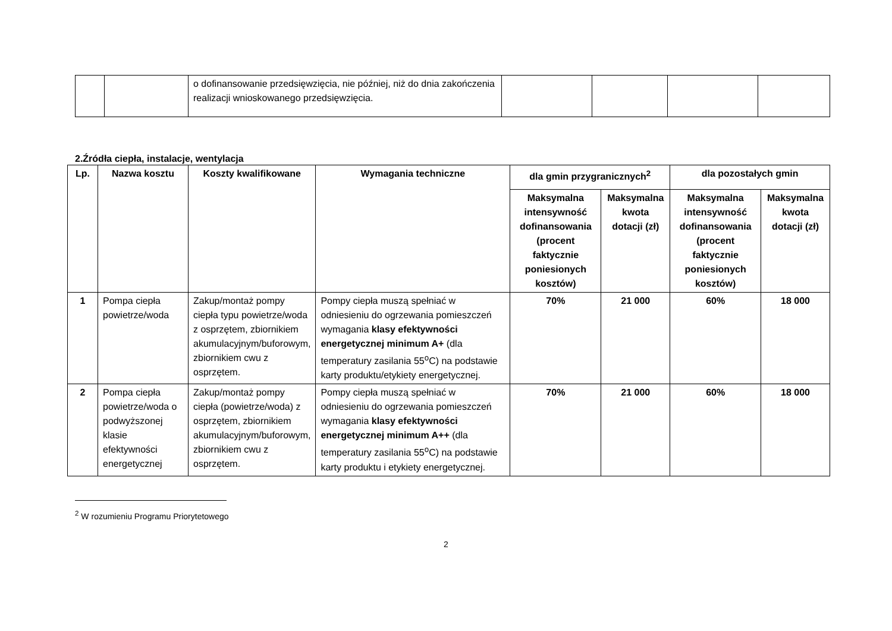| | | o dofinansowanie przedsięwzięcia, nie później, niż do dnia zakończenia realizacji wnioskowanego przedsięwzięcia. | | | | |
2.Źródła ciepła, instalacje, wentylacja
| Lp. | Nazwa kosztu | Koszty kwalifikowane | Wymagania techniczne | dla gmin przygranicznych<sup>2</sup> | | dla pozostałych gmin | |
| --- | --- | --- | --- | --- | --- | --- | --- |
| | | | | Maksymalna intensywność dofinansowania (procent faktycznie poniesionych kosztów) | Maksymalna kwota dotacji (zł) | Maksymalna intensywność dofinansowania (procent faktycznie poniesionych kosztów) | Maksymalna kwota dotacji (zł) |
| 1 | Pompa ciepła powietrze/woda | Zakup/montaż pompy ciepła typu powietrze/woda z osprzętem, zbiornikiem akumulacyjnym/buforowym, zbiornikiem cwu z osprzętem. | Pompy ciepła muszą spełniać w odniesieniu do ogrzewania pomieszczeń wymagania klasy efektywności energetycznej minimum A+ (dla temperatury zasilania 55<sup>o</sup>C) na podstawie karty produktu/etykiety energetycznej. | 70% | 21 000 | 60% | 18 000 |
| 2 | Pompa ciepła powietrze/woda o podwyższonej klasie efektywności energetycznej | Zakup/montaż pompy ciepła (powietrze/woda) z osprzętem, zbiornikiem akumulacyjnym/buforowym, zbiornikiem cwu z osprzętem. | Pompy ciepła muszą spełniać w odniesieniu do ogrzewania pomieszczeń wymagania klasy efektywności energetycznej minimum A++ (dla temperatury zasilania 55<sup>o</sup>C) na podstawie karty produktu i etykiety energetycznej. | 70% | 21 000 | 60% | 18 000 |
<sup>2</sup> W rozumieniu Programu Priorytetowego
2